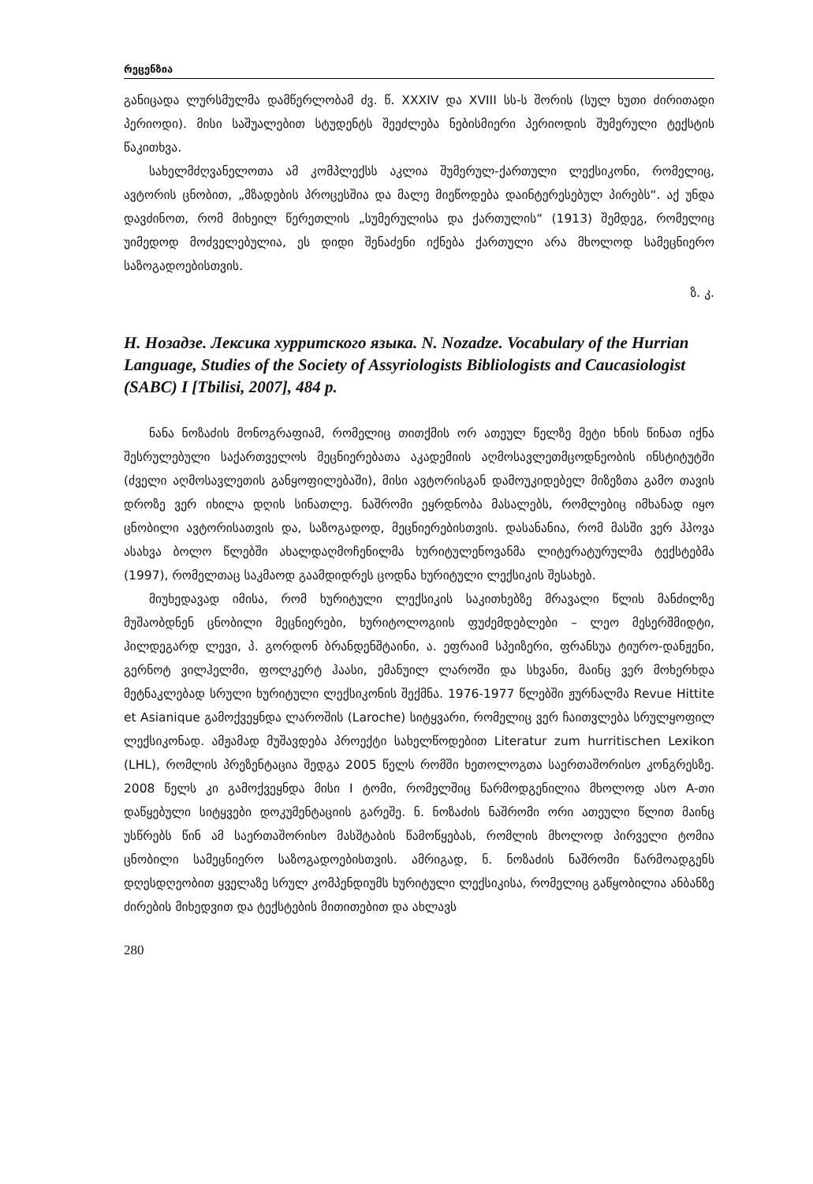რეცენზია
განიცადა ლურსმულმა დამწერლობამ ძვ. წ. XXXIV და XVIII სს-ს შორის (სულ ხუთი ძირითადი პერიოდი). მისი საშუალებით სტუდენტს შეეძლება ნებისმიერი პერიოდის შუმერული ტექსტის წაკითხვა.
სახელმძღვანელოთა ამ კომპლექსს აკლია შუმერულ-ქართული ლექსიკონი, რომელიც, ავტორის ცნობით, „მზადების პროცესშია და მალე მიეწოდება დაინტერესებულ პირებს“. აქ უნდა დავძინოთ, რომ მიხეილ წერეთლის „სუმერულისა და ქართულის“ (1913) შემდეგ, რომელიც უიმედოდ მოძველებულია, ეს დიდი შენაძენი იქნება ქართული არა მხოლოდ სამეცნიერო საზოგადოებისთვის.
ზ. კ.
Н. Нозадзе. Лексика хурритского языка. N. Nozadze. Vocabulary of the Hurrian Language, Studies of the Society of Assyriologists Bibliologists and Caucasiologist (SABC) I [Tbilisi, 2007], 484 p.
ნანა ნოზაძის მონოგრაფიამ, რომელიც თითქმის ორ ათეულ წელზე მეტი ხნის წინათ იქნა შესრულებული საქართველოს მეცნიერებათა აკადემიის აღმოსავლეთმცოდნეობის ინსტიტუტში (ძველი აღმოსავლეთის განყოფილებაში), მისი ავტორისგან დამოუკიდებელ მიზეზთა გამო თავის დროზე ვერ იხილა დღის სინათლე. ნაშრომი ეყრდნობა მასალებს, რომლებიც იმხანად იყო ცნობილი ავტორისათვის და, საზოგადოდ, მეცნიერებისთვის. დასანანია, რომ მასში ვერ ჰპოვა ასახვა ბოლო წლებში ახალდაღმოჩენილმა ხურიტულენოვანმა ლიტერატურულმა ტექსტებმა (1997), რომელთაც საკმაოდ გაამდიდრეს ცოდნა ხურიტული ლექსიკის შესახებ.
მიუხედავად იმისა, რომ ხურიტული ლექსიკის საკითხებზე მრავალი წლის მანძილზე მუშაობდნენ ცნობილი მეცნიერები, ხურიტოლოგიის ფუძემდებლები – ლეო მესერშმიდტი, ჰილდეგარდ ლევი, პ. გორდონ ბრანდენშტაინი, ა. ეფრაიმ სპეიზერი, ფრანსუა ტიურო-დანჟენი, გერნოტ ვილჰელმი, ფოლკერტ ჰაასი, ემანუილ ლაროში და სხვანი, მაინც ვერ მოხერხდა მეტნაკლებად სრული ხურიტული ლექსიკონის შექმნა. 1976-1977 წლებში ჟურნალმა Revue Hittite et Asianique გამოქვეყნდა ლაროშის (Laroche) სიტყვარი, რომელიც ვერ ჩაითვლება სრულყოფილ ლექსიკონად. ამჟამად მუშავდება პროექტი სახელწოდებით Literatur zum hurritischen Lexikon (LHL), რომლის პრეზენტაცია შედგა 2005 წელს რომში ხეთოლოგთა საერთაშორისო კონგრესზე. 2008 წელს კი გამოქვეყნდა მისი I ტომი, რომელშიც წარმოდგენილია მხოლოდ ასო A-თი დაწყებული სიტყვები დოკუმენტაციის გარეშე. ნ. ნოზაძის ნაშრომი ორი ათეული წლით მაინც უსწრებს წინ ამ საერთაშორისო მასშტაბის წამოწყებას, რომლის მხოლოდ პირველი ტომია ცნობილი სამეცნიერო საზოგადოებისთვის. ამრიგად, ნ. ნოზაძის ნაშრომი წარმოადგენს დღესდღეობით ყველაზე სრულ კომპენდიუმს ხურიტული ლექსიკისა, რომელიც გაწყობილია ანბანზე ძირების მიხედვით და ტექსტების მითითებით და ახლავს
280